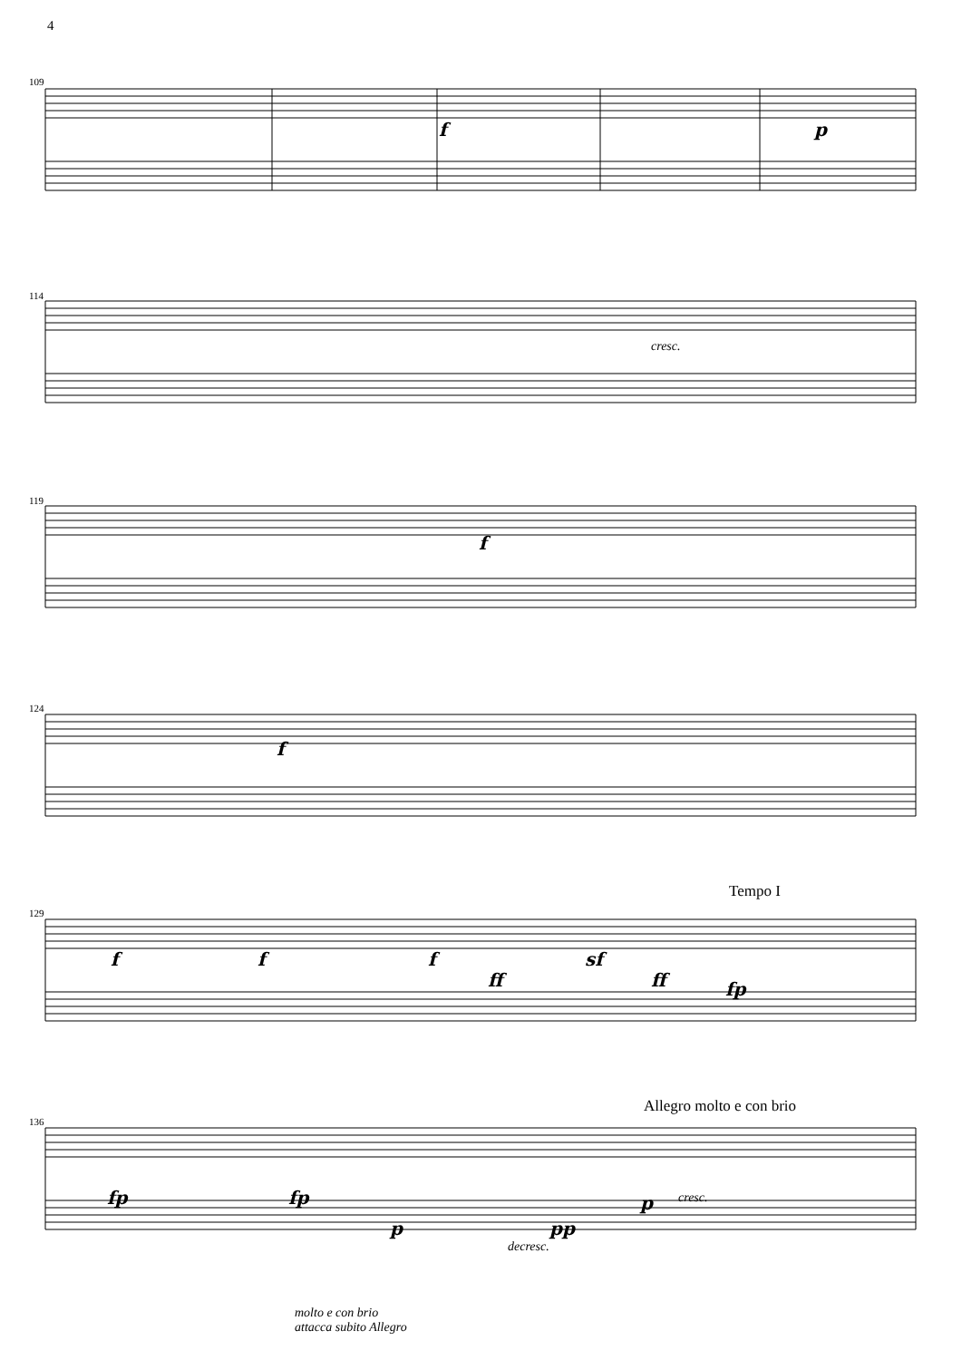4
109
114
119
124
129
136
Tempo I
Allegro molto e con brio
cresc.
cresc.
decresc.
molto e con brio
attacca subito Allegro
f
p
f
f
f
f
f
ff
sf
ff
fp
fp
fp
p
pp
p